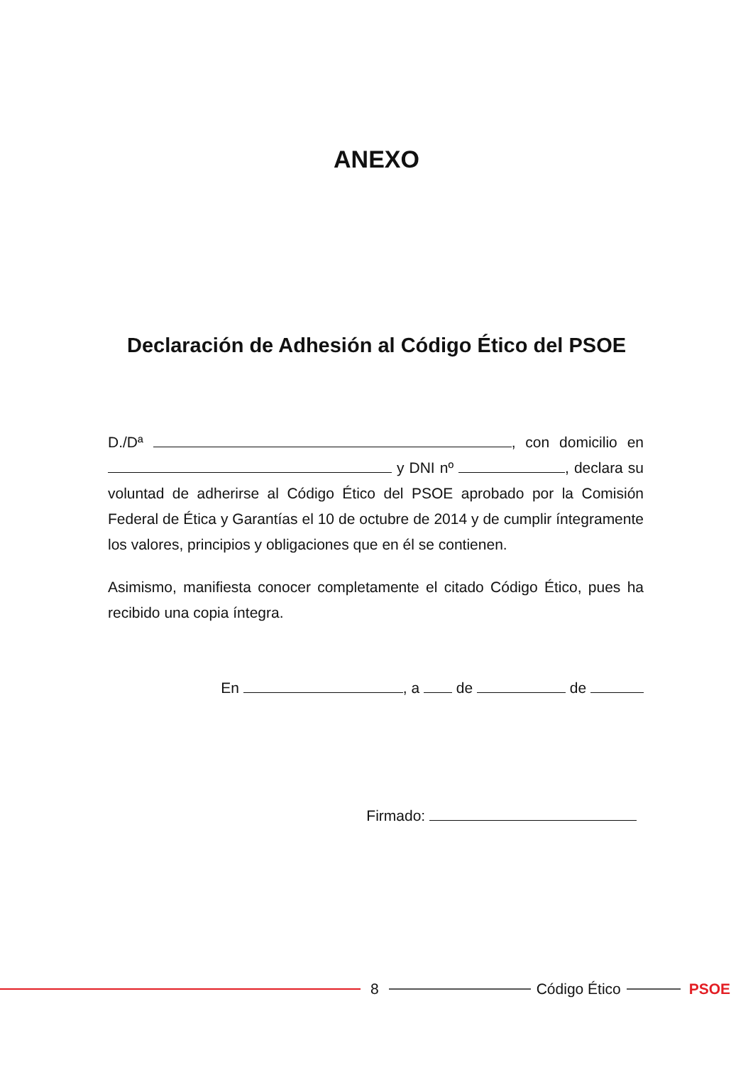ANEXO
Declaración de Adhesión al Código Ético del PSOE
D./Dª , con domicilio en y DNI nº , declara su voluntad de adherirse al Código Ético del PSOE aprobado por la Comisión Federal de Ética y Garantías el 10 de octubre de 2014 y de cumplir íntegramente los valores, principios y obligaciones que en él se contienen.
Asimismo, manifiesta conocer completamente el citado Código Ético, pues ha recibido una copia íntegra.
En , a de de
Firmado:
8 Código Ético PSOE